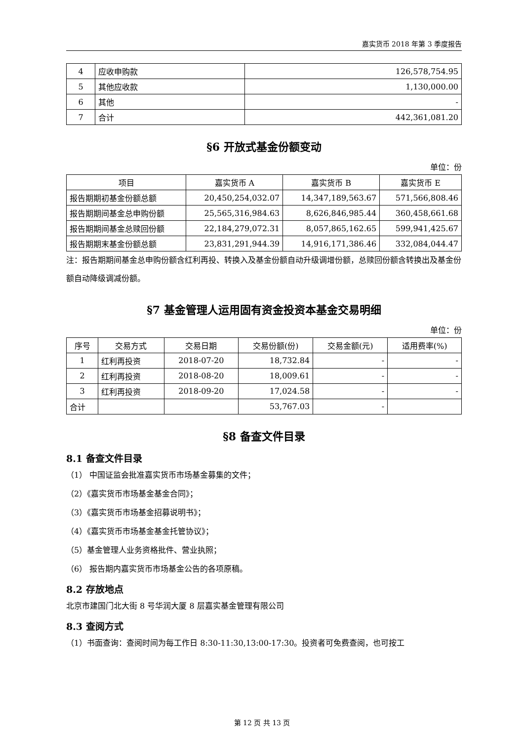嘉实货币 2018 年第 3 季度报告
| 4 | 应收申购款 | 126,578,754.95 |
| 5 | 其他应收款 | 1,130,000.00 |
| 6 | 其他 | - |
| 7 | 合计 | 442,361,081.20 |
§6 开放式基金份额变动
单位：份
| 项目 | 嘉实货币 A | 嘉实货币 B | 嘉实货币 E |
| --- | --- | --- | --- |
| 报告期期初基金份额总额 | 20,450,254,032.07 | 14,347,189,563.67 | 571,566,808.46 |
| 报告期期间基金总申购份额 | 25,565,316,984.63 | 8,626,846,985.44 | 360,458,661.68 |
| 报告期期间基金总赎回份额 | 22,184,279,072.31 | 8,057,865,162.65 | 599,941,425.67 |
| 报告期期末基金份额总额 | 23,831,291,944.39 | 14,916,171,386.46 | 332,084,044.47 |
注：报告期期间基金总申购份额含红利再投、转换入及基金份额自动升级调增份额，总赎回份额含转换出及基金份额自动降级调减份额。
§7 基金管理人运用固有资金投资本基金交易明细
单位：份
| 序号 | 交易方式 | 交易日期 | 交易份额(份) | 交易金额(元) | 适用费率(%) |
| --- | --- | --- | --- | --- | --- |
| 1 | 红利再投资 | 2018-07-20 | 18,732.84 | - | - |
| 2 | 红利再投资 | 2018-08-20 | 18,009.61 | - | - |
| 3 | 红利再投资 | 2018-09-20 | 17,024.58 | - | - |
| 合计 | | | 53,767.03 | - | |
§8 备查文件目录
8.1 备查文件目录
（1） 中国证监会批准嘉实货币市场基金募集的文件；
（2）《嘉实货币市场基金基金合同》；
（3）《嘉实货币市场基金招募说明书》；
（4）《嘉实货币市场基金基金托管协议》；
（5）基金管理人业务资格批件、营业执照；
（6） 报告期内嘉实货币市场基金公告的各项原稿。
8.2 存放地点
北京市建国门北大街 8 号华润大厦 8 层嘉实基金管理有限公司
8.3 查阅方式
（1）书面查询：查阅时间为每工作日 8:30-11:30,13:00-17:30。投资者可免费查阅，也可按工
第 12 页 共 13 页